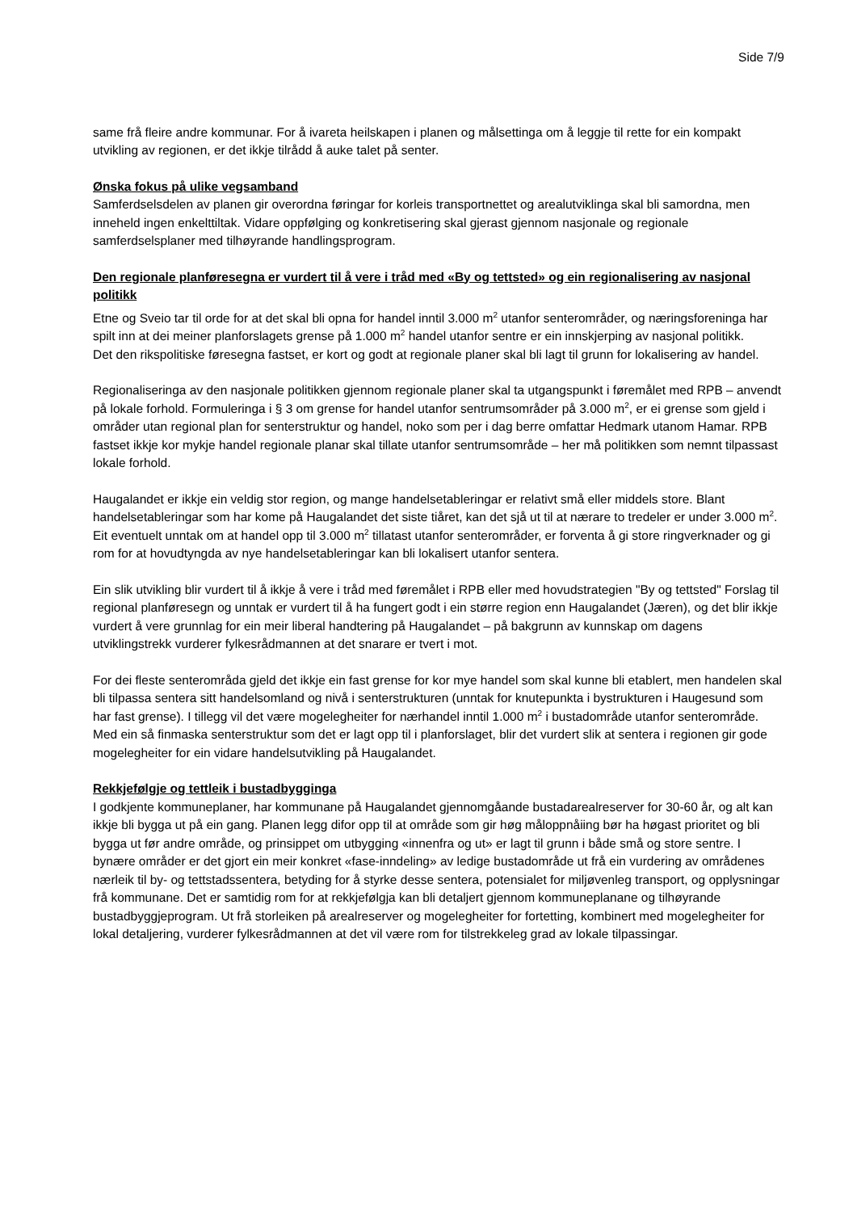Side 7/9
same frå fleire andre kommunar. For å ivareta heilskapen i planen og målsettinga om å leggje til rette for ein kompakt utvikling av regionen, er det ikkje tilrådd å auke talet på senter.
Ønska fokus på ulike vegsamband
Samferdselsdelen av planen gir overordna føringar for korleis transportnettet og arealutviklinga skal bli samordna, men inneheld ingen enkelttiltak. Vidare oppfølging og konkretisering skal gjerast gjennom nasjonale og regionale samferdselsplaner med tilhøyrande handlingsprogram.
Den regionale planføresegna er vurdert til å vere i tråd med «By og tettsted» og ein regionalisering av nasjonal politikk
Etne og Sveio tar til orde for at det skal bli opna for handel inntil 3.000 m<sup>2</sup> utanfor senterområder, og næringsforeninga har spilt inn at dei meiner planforslagets grense på 1.000 m<sup>2</sup> handel utanfor sentre er ein innskjerping av nasjonal politikk.
Det den rikspolitiske føresegna fastset, er kort og godt at regionale planer skal bli lagt til grunn for lokalisering av handel.
Regionaliseringa av den nasjonale politikken gjennom regionale planer skal ta utgangspunkt i føremålet med RPB – anvendt på lokale forhold. Formuleringa i § 3 om grense for handel utanfor sentrumsområder på 3.000 m<sup>2</sup>, er ei grense som gjeld i områder utan regional plan for senterstruktur og handel, noko som per i dag berre omfattar Hedmark utanom Hamar. RPB fastset ikkje kor mykje handel regionale planar skal tillate utanfor sentrumsområde – her må politikken som nemnt tilpassast lokale forhold.
Haugalandet er ikkje ein veldig stor region, og mange handelsetableringar er relativt små eller middels store. Blant handelsetableringar som har kome på Haugalandet det siste tiåret, kan det sjå ut til at nærare to tredeler er under 3.000 m<sup>2</sup>. Eit eventuelt unntak om at handel opp til 3.000 m<sup>2</sup> tillatast utanfor senterområder, er forventa å gi store ringverknader og gi rom for at hovudtyngda av nye handelsetableringar kan bli lokalisert utanfor sentera.
Ein slik utvikling blir vurdert til å ikkje å vere i tråd med føremålet i RPB eller med hovudstrategien "By og tettsted" Forslag til regional planføresegn og unntak er vurdert til å ha fungert godt i ein større region enn Haugalandet (Jæren), og det blir ikkje vurdert å vere grunnlag for ein meir liberal handtering på Haugalandet – på bakgrunn av kunnskap om dagens utviklingstrekk vurderer fylkesrådmannen at det snarare er tvert i mot.
For dei fleste senterområda gjeld det ikkje ein fast grense for kor mye handel som skal kunne bli etablert, men handelen skal bli tilpassa sentera sitt handelsomland og nivå i senterstrukturen (unntak for knutepunkta i bystrukturen i Haugesund som har fast grense). I tillegg vil det være mogelegheiter for nærhandel inntil 1.000 m<sup>2</sup> i bustadområde utanfor senterområde. Med ein så finmaska senterstruktur som det er lagt opp til i planforslaget, blir det vurdert slik at sentera i regionen gir gode mogelegheiter for ein vidare handelsutvikling på Haugalandet.
Rekkjefølgje og tettleik i bustadbygginga
I godkjente kommuneplaner, har kommunane på Haugalandet gjennomgåande bustadarealreserver for 30-60 år, og alt kan ikkje bli bygga ut på ein gang. Planen legg difor opp til at område som gir høg måloppnåiing bør ha høgast prioritet og bli bygga ut før andre område, og prinsippet om utbygging «innenfra og ut» er lagt til grunn i både små og store sentre. I bynære områder er det gjort ein meir konkret «fase-inndeling» av ledige bustadområde ut frå ein vurdering av områdenes nærleik til by- og tettstadssentera, betyding for å styrke desse sentera, potensialet for miljøvenleg transport, og opplysningar frå kommunane. Det er samtidig rom for at rekkjefølgja kan bli detaljert gjennom kommuneplanane og tilhøyrande bustadbyggjeprogram. Ut frå storleiken på arealreserver og mogelegheiter for fortetting, kombinert med mogelegheiter for lokal detaljering, vurderer fylkesrådmannen at det vil være rom for tilstrekkeleg grad av lokale tilpassingar.